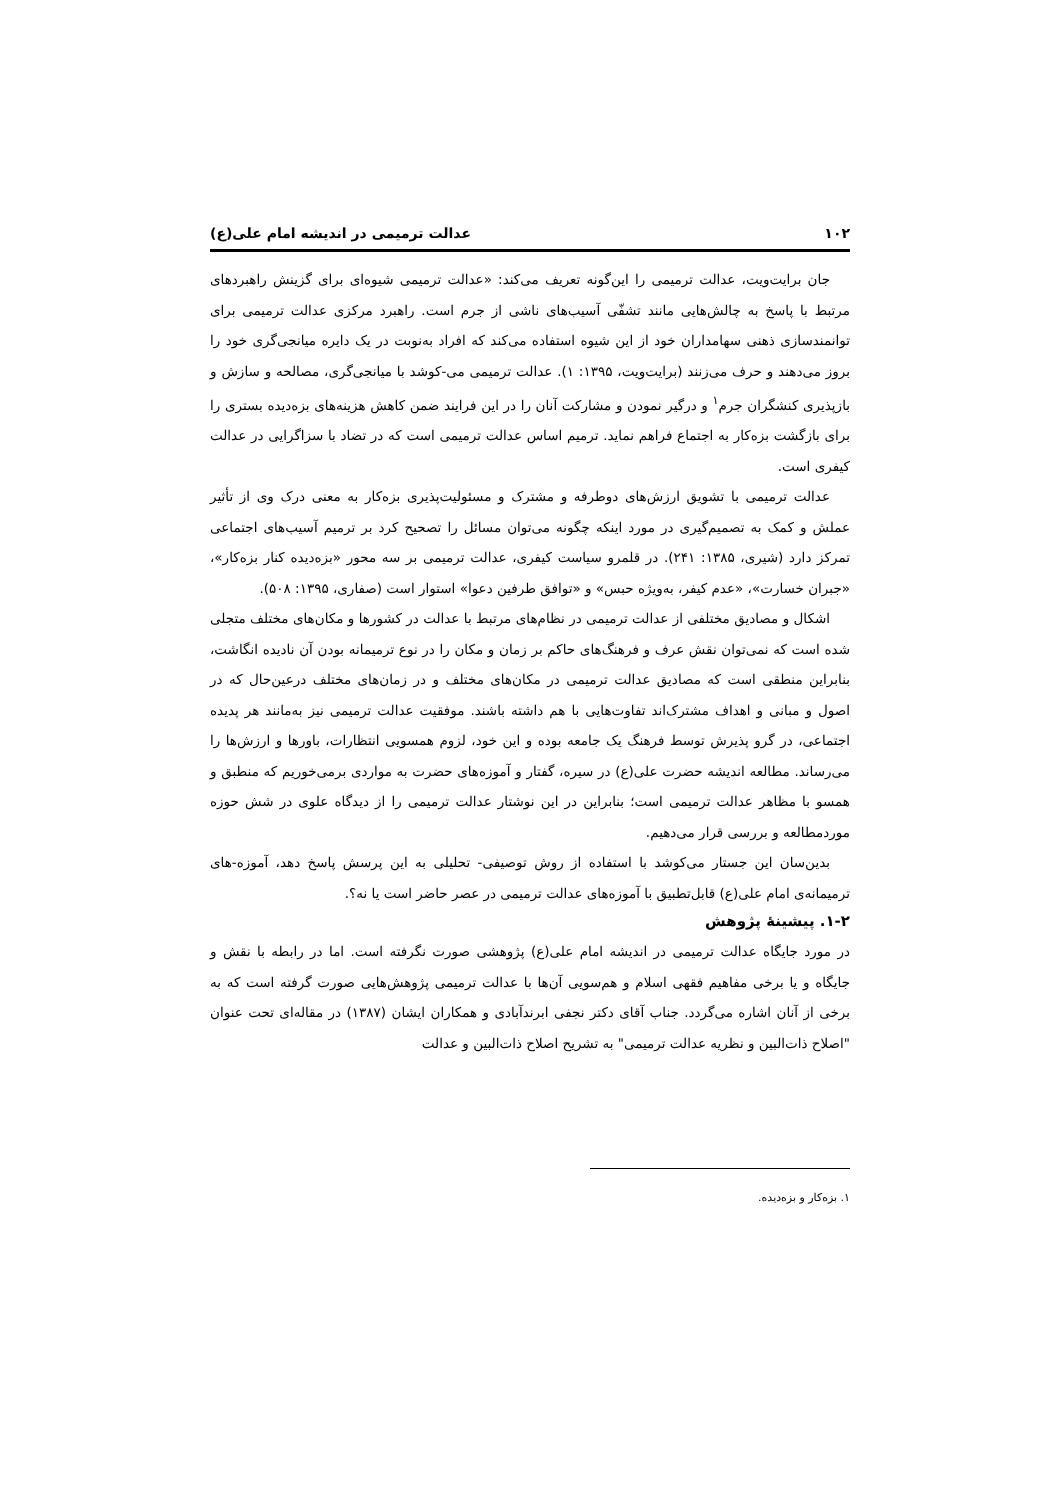۱۰۲ عدالت ترمیمی در اندیشه امام علی(ع)
جان برایت‌ویت، عدالت ترمیمی را این‌گونه تعریف می‌کند: «عدالت ترمیمی شیوه‌ای برای گزینش راهبردهای مرتبط با پاسخ به چالش‌هایی مانند تشفّی آسیب‌های ناشی از جرم است. راهبرد مرکزی عدالت ترمیمی برای توانمندسازی ذهنی سهامداران خود از این شیوه استفاده می‌کند که افراد به‌نوبت در یک دایره میانجی‌گری خود را بروز می‌دهند و حرف می‌زنند (برایت‌ویت، ۱۳۹۵: ۱). عدالت ترمیمی می-کوشد با میانجی‌گری، مصالحه و سازش و بازپذیری کنشگران جرم<sup>۱</sup> و درگیر نمودن و مشارکت آنان را در این فرایند ضمن کاهش هزینه‌های بزه‌دیده بستری را برای بازگشت بزه‌کار به اجتماع فراهم نماید. ترمیم اساس عدالت ترمیمی است که در تضاد با سزاگرایی در عدالت کیفری است.
عدالت ترمیمی با تشویق ارزش‌های دوطرفه و مشترک و مسئولیت‌پذیری بزه‌کار به معنی درک وی از تأثیر عملش و کمک به تصمیم‌گیری در مورد اینکه چگونه می‌توان مسائل را تصحیح کرد بر ترمیم آسیب‌های اجتماعی تمرکز دارد (شیری، ۱۳۸۵: ۲۴۱). در قلمرو سیاست کیفری، عدالت ترمیمی بر سه محور «بزه‌دیده کنار بزه‌کار»، «جبران خسارت»، «عدم کیفر، به‌ویژه حبس» و «توافق طرفین دعوا» استوار است (صفاری، ۱۳۹۵: ۵۰۸).
اشکال و مصادیق مختلفی از عدالت ترمیمی در نظام‌های مرتبط با عدالت در کشورها و مکان‌های مختلف متجلی شده است که نمی‌توان نقش عرف و فرهنگ‌های حاکم بر زمان و مکان را در نوع ترمیمانه بودن آن نادیده انگاشت، بنابراین منطقی است که مصادیق عدالت ترمیمی در مکان‌های مختلف و در زمان‌های مختلف درعین‌حال که در اصول و مبانی و اهداف مشترک‌اند تفاوت‌هایی با هم داشته باشند. موفقیت عدالت ترمیمی نیز به‌مانند هر پدیده اجتماعی، در گرو پذیرش توسط فرهنگ یک جامعه بوده و این خود، لزوم همسویی انتظارات، باورها و ارزش‌ها را می‌رساند. مطالعه اندیشه حضرت علی(ع) در سیره، گفتار و آموزه‌های حضرت به مواردی برمی‌خوریم که منطبق و همسو با مظاهر عدالت ترمیمی است؛ بنابراین در این نوشتار عدالت ترمیمی را از دیدگاه علوی در شش حوزه موردمطالعه و بررسی قرار می‌دهیم.
بدین‌سان این جستار می‌کوشد با استفاده از روش توصیفی- تحلیلی به این پرسش پاسخ دهد، آموزه-های ترمیمانه‌ی امام علی(ع) قابل‌تطبیق با آموزه‌های عدالت ترمیمی در عصر حاضر است یا نه؟.
۱-۲. پیشینهٔ پژوهش
در مورد جایگاه عدالت ترمیمی در اندیشه امام علی(ع) پژوهشی صورت نگرفته است. اما در رابطه با نقش و جایگاه و یا برخی مفاهیم فقهی اسلام و هم‌سویی آن‌ها با عدالت ترمیمی پژوهش‌هایی صورت گرفته است که به برخی از آنان اشاره می‌گردد. جناب آقای دکتر نجفی ابرندآبادی و همکاران ایشان (۱۳۸۷) در مقاله‌ای تحت عنوان "اصلاح ذات‌البین و نظریه عدالت ترمیمی" به تشریح اصلاح ذات‌البین و عدالت
۱. بزه‌کار و بزه‌دیده.